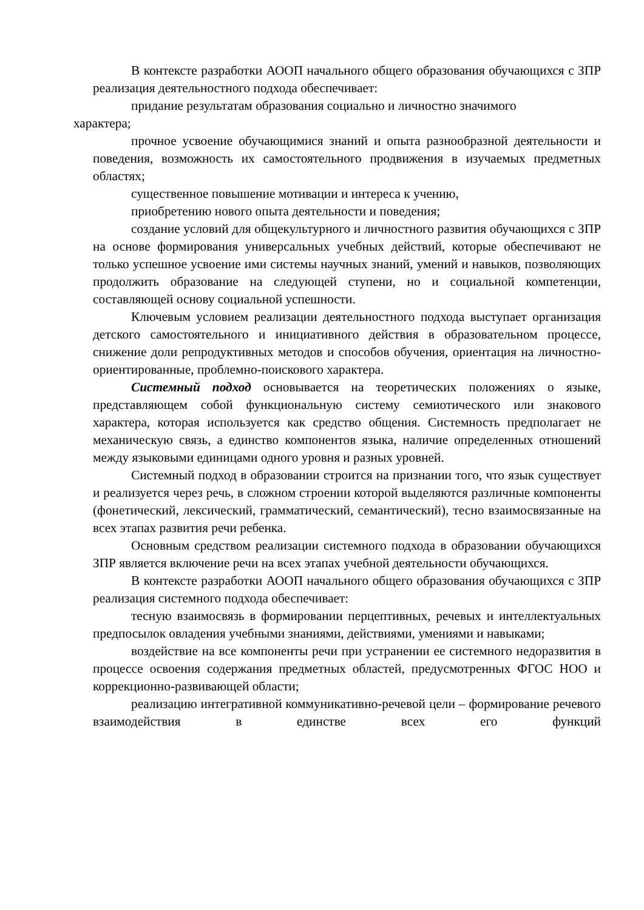В контексте разработки АООП начального общего образования обучающихся с ЗПР реализация деятельностного подхода обеспечивает:
придание результатам образования социально и личностно значимого
характера;
прочное усвоение обучающимися знаний и опыта разнообразной деятельности и поведения, возможность их самостоятельного продвижения в изучаемых предметных областях;
существенное повышение мотивации и интереса к учению,
приобретению нового опыта деятельности и поведения;
создание условий для общекультурного и личностного развития обучающихся с ЗПР на основе формирования универсальных учебных действий, которые обеспечивают не только успешное усвоение ими системы научных знаний, умений и навыков, позволяющих продолжить образование на следующей ступени, но и социальной компетенции, составляющей основу социальной успешности.
Ключевым условием реализации деятельностного подхода выступает организация детского самостоятельного и инициативного действия в образовательном процессе, снижение доли репродуктивных методов и способов обучения, ориентация на личностно-ориентированные, проблемно-поискового характера.
Системный подход основывается на теоретических положениях о языке, представляющем собой функциональную систему семиотического или знакового характера, которая используется как средство общения. Системность предполагает не механическую связь, а единство компонентов языка, наличие определенных отношений между языковыми единицами одного уровня и разных уровней.
Системный подход в образовании строится на признании того, что язык существует и реализуется через речь, в сложном строении которой выделяются различные компоненты (фонетический, лексический, грамматический, семантический), тесно взаимосвязанные на всех этапах развития речи ребенка.
Основным средством реализации системного подхода в образовании обучающихся ЗПР является включение речи на всех этапах учебной деятельности обучающихся.
В контексте разработки АООП начального общего образования обучающихся с ЗПР реализация системного подхода обеспечивает:
тесную взаимосвязь в формировании перцептивных, речевых и интеллектуальных предпосылок овладения учебными знаниями, действиями, умениями и навыками;
воздействие на все компоненты речи при устранении ее системного недоразвития в процессе освоения содержания предметных областей, предусмотренных ФГОС НОО и коррекционно-развивающей области;
реализацию интегративной коммуникативно-речевой цели – формирование речевого взаимодействия в единстве всех его функций